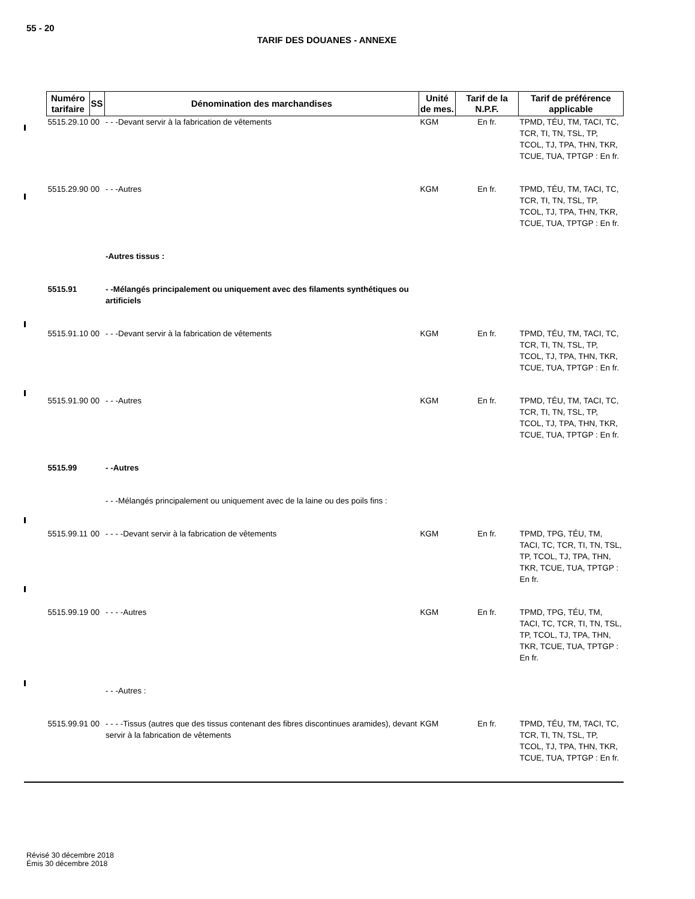55 - 20
TARIF DES DOUANES - ANNEXE
| Numéro tarifaire | SS | Dénomination des marchandises | Unité de mes. | Tarif de la N.P.F. | Tarif de préférence applicable |
| --- | --- | --- | --- | --- | --- |
| 5515.29.10 | 00 | - - -Devant servir à la fabrication de vêtements | KGM | En fr. | TPMD, TÉU, TM, TACI, TC, TCR, TI, TN, TSL, TP, TCOL, TJ, TPA, THN, TKR, TCUE, TUA, TPTGP : En fr. |
| 5515.29.90 | 00 | - - -Autres | KGM | En fr. | TPMD, TÉU, TM, TACI, TC, TCR, TI, TN, TSL, TP, TCOL, TJ, TPA, THN, TKR, TCUE, TUA, TPTGP : En fr. |
| | | -Autres tissus : | | | |
| 5515.91 | | - -Mélangés principalement ou uniquement avec des filaments synthétiques ou artificiels | | | |
| 5515.91.10 | 00 | - - -Devant servir à la fabrication de vêtements | KGM | En fr. | TPMD, TÉU, TM, TACI, TC, TCR, TI, TN, TSL, TP, TCOL, TJ, TPA, THN, TKR, TCUE, TUA, TPTGP : En fr. |
| 5515.91.90 | 00 | - - -Autres | KGM | En fr. | TPMD, TÉU, TM, TACI, TC, TCR, TI, TN, TSL, TP, TCOL, TJ, TPA, THN, TKR, TCUE, TUA, TPTGP : En fr. |
| 5515.99 | | - -Autres | | | |
| | | - - -Mélangés principalement ou uniquement avec de la laine ou des poils fins : | | | |
| 5515.99.11 | 00 | - - - -Devant servir à la fabrication de vêtements | KGM | En fr. | TPMD, TPG, TÉU, TM, TACI, TC, TCR, TI, TN, TSL, TP, TCOL, TJ, TPA, THN, TKR, TCUE, TUA, TPTGP : En fr. |
| 5515.99.19 | 00 | - - - -Autres | KGM | En fr. | TPMD, TPG, TÉU, TM, TACI, TC, TCR, TI, TN, TSL, TP, TCOL, TJ, TPA, THN, TKR, TCUE, TUA, TPTGP : En fr. |
| | | - - -Autres : | | | |
| 5515.99.91 | 00 | - - - -Tissus (autres que des tissus contenant des fibres discontinues aramides), devant servir à la fabrication de vêtements | KGM | En fr. | TPMD, TÉU, TM, TACI, TC, TCR, TI, TN, TSL, TP, TCOL, TJ, TPA, THN, TKR, TCUE, TUA, TPTGP : En fr. |
Révisé 30 décembre 2018
Émis 30 décembre 2018